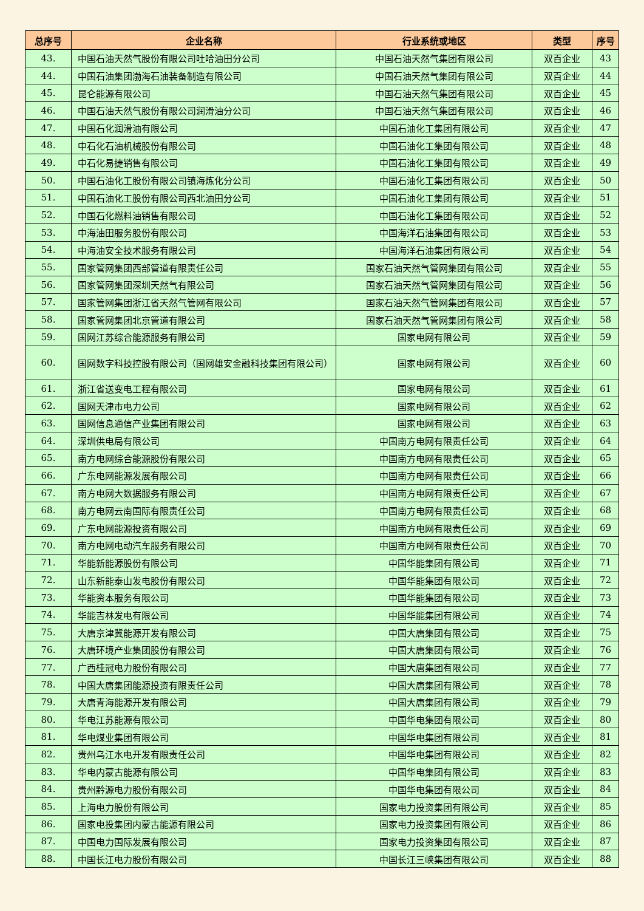| 总序号 | 企业名称 | 行业系统或地区 | 类型 | 序号 |
| --- | --- | --- | --- | --- |
| 43. | 中国石油天然气股份有限公司吐哈油田分公司 | 中国石油天然气集团有限公司 | 双百企业 | 43 |
| 44. | 中国石油集团渤海石油装备制造有限公司 | 中国石油天然气集团有限公司 | 双百企业 | 44 |
| 45. | 昆仑能源有限公司 | 中国石油天然气集团有限公司 | 双百企业 | 45 |
| 46. | 中国石油天然气股份有限公司润滑油分公司 | 中国石油天然气集团有限公司 | 双百企业 | 46 |
| 47. | 中国石化润滑油有限公司 | 中国石油化工集团有限公司 | 双百企业 | 47 |
| 48. | 中石化石油机械股份有限公司 | 中国石油化工集团有限公司 | 双百企业 | 48 |
| 49. | 中石化易捷销售有限公司 | 中国石油化工集团有限公司 | 双百企业 | 49 |
| 50. | 中国石油化工股份有限公司镇海炼化分公司 | 中国石油化工集团有限公司 | 双百企业 | 50 |
| 51. | 中国石油化工股份有限公司西北油田分公司 | 中国石油化工集团有限公司 | 双百企业 | 51 |
| 52. | 中国石化燃料油销售有限公司 | 中国石油化工集团有限公司 | 双百企业 | 52 |
| 53. | 中海油田服务股份有限公司 | 中国海洋石油集团有限公司 | 双百企业 | 53 |
| 54. | 中海油安全技术服务有限公司 | 中国海洋石油集团有限公司 | 双百企业 | 54 |
| 55. | 国家管网集团西部管道有限责任公司 | 国家石油天然气管网集团有限公司 | 双百企业 | 55 |
| 56. | 国家管网集团深圳天然气有限公司 | 国家石油天然气管网集团有限公司 | 双百企业 | 56 |
| 57. | 国家管网集团浙江省天然气管网有限公司 | 国家石油天然气管网集团有限公司 | 双百企业 | 57 |
| 58. | 国家管网集团北京管道有限公司 | 国家石油天然气管网集团有限公司 | 双百企业 | 58 |
| 59. | 国网江苏综合能源服务有限公司 | 国家电网有限公司 | 双百企业 | 59 |
| 60. | 国网数字科技控股有限公司（国网雄安金融科技集团有限公司） | 国家电网有限公司 | 双百企业 | 60 |
| 61. | 浙江省送变电工程有限公司 | 国家电网有限公司 | 双百企业 | 61 |
| 62. | 国网天津市电力公司 | 国家电网有限公司 | 双百企业 | 62 |
| 63. | 国网信息通信产业集团有限公司 | 国家电网有限公司 | 双百企业 | 63 |
| 64. | 深圳供电局有限公司 | 中国南方电网有限责任公司 | 双百企业 | 64 |
| 65. | 南方电网综合能源股份有限公司 | 中国南方电网有限责任公司 | 双百企业 | 65 |
| 66. | 广东电网能源发展有限公司 | 中国南方电网有限责任公司 | 双百企业 | 66 |
| 67. | 南方电网大数据服务有限公司 | 中国南方电网有限责任公司 | 双百企业 | 67 |
| 68. | 南方电网云南国际有限责任公司 | 中国南方电网有限责任公司 | 双百企业 | 68 |
| 69. | 广东电网能源投资有限公司 | 中国南方电网有限责任公司 | 双百企业 | 69 |
| 70. | 南方电网电动汽车服务有限公司 | 中国南方电网有限责任公司 | 双百企业 | 70 |
| 71. | 华能新能源股份有限公司 | 中国华能集团有限公司 | 双百企业 | 71 |
| 72. | 山东新能泰山发电股份有限公司 | 中国华能集团有限公司 | 双百企业 | 72 |
| 73. | 华能资本服务有限公司 | 中国华能集团有限公司 | 双百企业 | 73 |
| 74. | 华能吉林发电有限公司 | 中国华能集团有限公司 | 双百企业 | 74 |
| 75. | 大唐京津冀能源开发有限公司 | 中国大唐集团有限公司 | 双百企业 | 75 |
| 76. | 大唐环境产业集团股份有限公司 | 中国大唐集团有限公司 | 双百企业 | 76 |
| 77. | 广西桂冠电力股份有限公司 | 中国大唐集团有限公司 | 双百企业 | 77 |
| 78. | 中国大唐集团能源投资有限责任公司 | 中国大唐集团有限公司 | 双百企业 | 78 |
| 79. | 大唐青海能源开发有限公司 | 中国大唐集团有限公司 | 双百企业 | 79 |
| 80. | 华电江苏能源有限公司 | 中国华电集团有限公司 | 双百企业 | 80 |
| 81. | 华电煤业集团有限公司 | 中国华电集团有限公司 | 双百企业 | 81 |
| 82. | 贵州乌江水电开发有限责任公司 | 中国华电集团有限公司 | 双百企业 | 82 |
| 83. | 华电内蒙古能源有限公司 | 中国华电集团有限公司 | 双百企业 | 83 |
| 84. | 贵州黔源电力股份有限公司 | 中国华电集团有限公司 | 双百企业 | 84 |
| 85. | 上海电力股份有限公司 | 国家电力投资集团有限公司 | 双百企业 | 85 |
| 86. | 国家电投集团内蒙古能源有限公司 | 国家电力投资集团有限公司 | 双百企业 | 86 |
| 87. | 中国电力国际发展有限公司 | 国家电力投资集团有限公司 | 双百企业 | 87 |
| 88. | 中国长江电力股份有限公司 | 中国长江三峡集团有限公司 | 双百企业 | 88 |